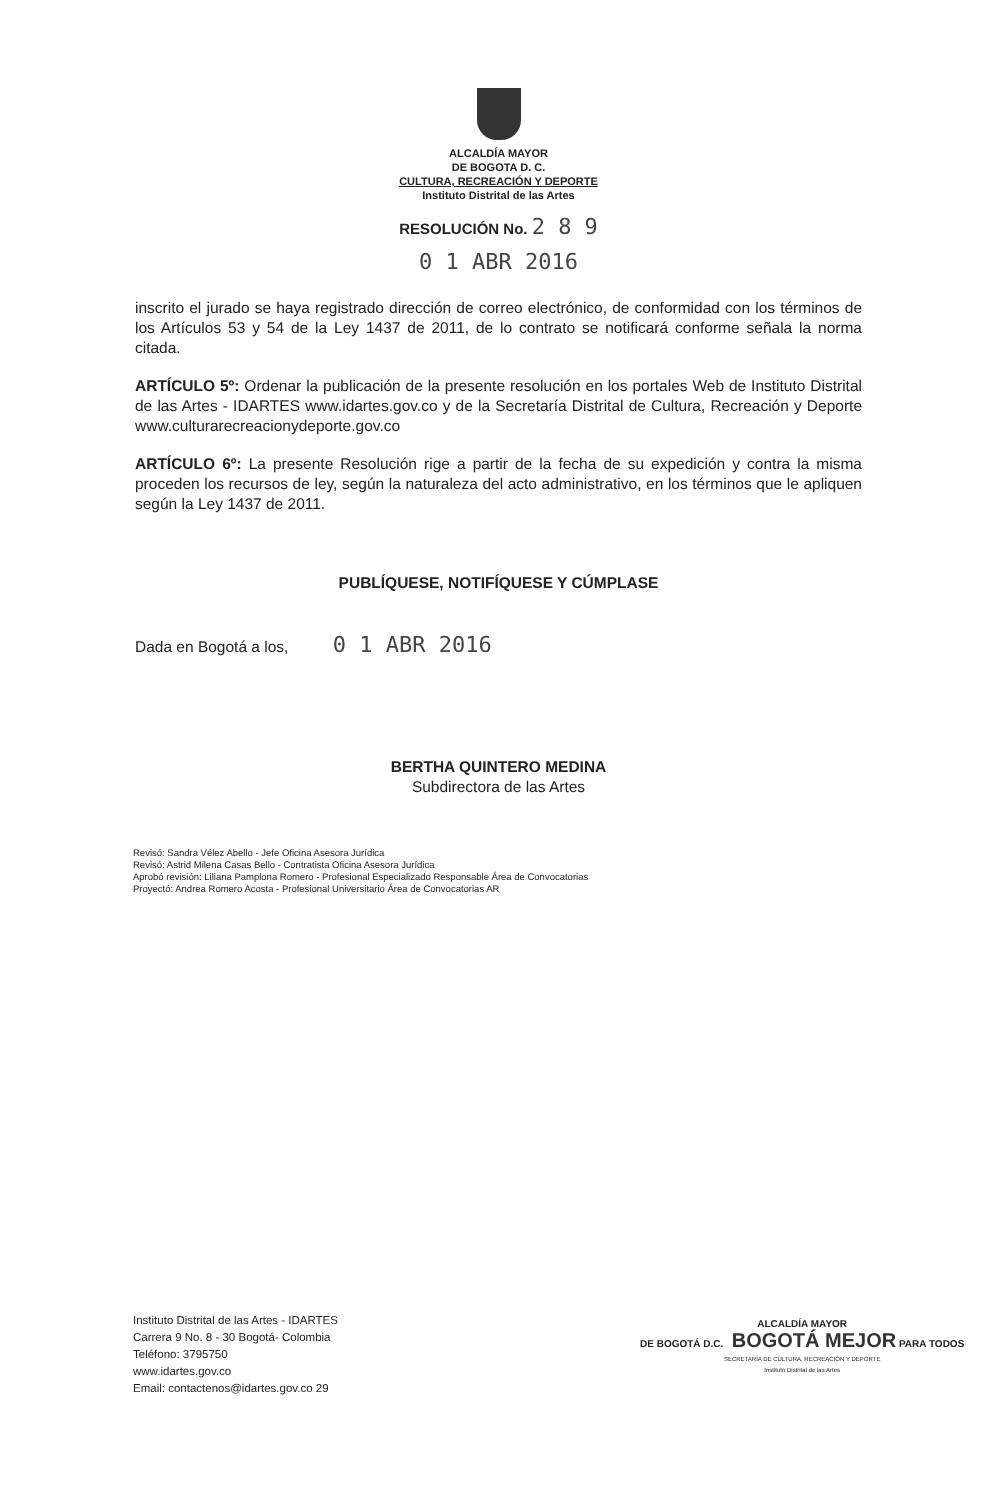ALCALDÍA MAYOR
DE BOGOTA D. C.
CULTURA, RECREACIÓN Y DEPORTE
Instituto Distrital de las Artes
RESOLUCIÓN No. 2 8 9
0 1 ABR 2016
inscrito el jurado se haya registrado dirección de correo electrónico, de conformidad con los términos de los Artículos 53 y 54 de la Ley 1437 de 2011, de lo contrato se notificará conforme señala la norma citada.
ARTÍCULO 5º: Ordenar la publicación de la presente resolución en los portales Web de Instituto Distrital de las Artes - IDARTES www.idartes.gov.co y de la Secretaría Distrital de Cultura, Recreación y Deporte www.culturarecreacionydeporte.gov.co
ARTÍCULO 6º: La presente Resolución rige a partir de la fecha de su expedición y contra la misma proceden los recursos de ley, según la naturaleza del acto administrativo, en los términos que le apliquen según la Ley 1437 de 2011.
PUBLÍQUESE, NOTIFÍQUESE Y CÚMPLASE
Dada en Bogotá a los, 0 1 ABR 2016
BERTHA QUINTERO MEDINA
Subdirectora de las Artes
Revisó: Sandra Vélez Abello - Jefe Oficina Asesora Jurídica
Revisó: Astrid Milena Casas Bello - Contratista Oficina Asesora Jurídica
Aprobó revisión: Liliana Pamplona Romero - Profesional Especializado Responsable Área de Convocatorias
Proyectó: Andrea Romero Acosta - Profesional Universitario Área de Convocatorias AR
Instituto Distrital de las Artes - IDARTES
Carrera 9 No. 8 - 30 Bogotá- Colombia
Teléfono: 3795750
www.idartes.gov.co
Email: contactenos@idartes.gov.co 29
ALCALDÍA MAYOR
DE BOGOTÁ D.C. BOGOTÁ MEJOR PARA TODOS
SECRETARÍA DE CULTURA, RECREACIÓN Y DEPORTE
Instituto Distrital de las Artes